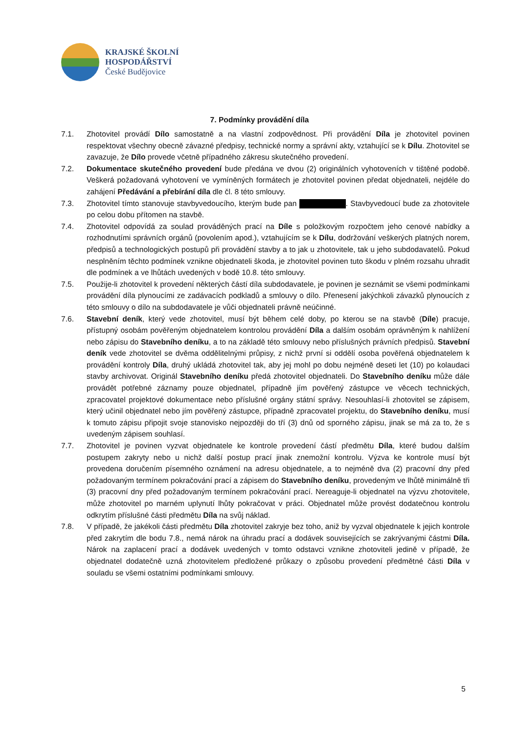KRAJSKÉ ŠKOLNÍ
HOSPODÁŘSTVÍ
České Budějovice
7. Podmínky provádění díla
7.1. Zhotovitel provádí Dílo samostatně a na vlastní zodpovědnost. Při provádění Díla je zhotovitel povinen respektovat všechny obecně závazné předpisy, technické normy a správní akty, vztahující se k Dílu. Zhotovitel se zavazuje, že Dílo provede včetně případného zákresu skutečného provedení.
7.2. Dokumentace skutečného provedení bude předána ve dvou (2) originálních vyhotoveních v tištěné podobě. Veškerá požadovaná vyhotovení ve vymíněných formátech je zhotovitel povinen předat objednateli, nejdéle do zahájení Předávání a přebírání díla dle čl. 8 této smlouvy.
7.3. Zhotovitel tímto stanovuje stavbyvedoucího, kterým bude pan . Stavbyvedoucí bude za zhotovitele po celou dobu přítomen na stavbě.
7.4. Zhotovitel odpovídá za soulad prováděných prací na Díle s položkovým rozpočtem jeho cenové nabídky a rozhodnutími správních orgánů (povolením apod.), vztahujícím se k Dílu, dodržování veškerých platných norem, předpisů a technologických postupů při provádění stavby a to jak u zhotovitele, tak u jeho subdodavatelů. Pokud nesplněním těchto podmínek vznikne objednateli škoda, je zhotovitel povinen tuto škodu v plném rozsahu uhradit dle podmínek a ve lhůtách uvedených v bodě 10.8. této smlouvy.
7.5. Použije-li zhotovitel k provedení některých částí díla subdodavatele, je povinen je seznámit se všemi podmínkami provádění díla plynoucími ze zadávacích podkladů a smlouvy o dílo. Přenesení jakýchkoli závazků plynoucích z této smlouvy o dílo na subdodavatele je vůči objednateli právně neúčinné.
7.6. Stavební deník, který vede zhotovitel, musí být během celé doby, po kterou se na stavbě (Díle) pracuje, přístupný osobám pověřeným objednatelem kontrolou provádění Díla a dalším osobám oprávněným k nahlížení nebo zápisu do Stavebního deníku, a to na základě této smlouvy nebo příslušných právních předpisů. Stavební deník vede zhotovitel se dvěma oddělitelnými průpisy, z nichž první si oddělí osoba pověřená objednatelem k provádění kontroly Díla, druhý ukládá zhotovitel tak, aby jej mohl po dobu nejméně deseti let (10) po kolaudaci stavby archivovat. Originál Stavebního deníku předá zhotovitel objednateli. Do Stavebního deníku může dále provádět potřebné záznamy pouze objednatel, případně jím pověřený zástupce ve věcech technických, zpracovatel projektové dokumentace nebo příslušné orgány státní správy. Nesouhlasí-li zhotovitel se zápisem, který učinil objednatel nebo jím pověřený zástupce, případně zpracovatel projektu, do Stavebního deníku, musí k tomuto zápisu připojit svoje stanovisko nejpozději do tří (3) dnů od sporného zápisu, jinak se má za to, že s uvedeným zápisem souhlasí.
7.7. Zhotovitel je povinen vyzvat objednatele ke kontrole provedení částí předmětu Díla, které budou dalším postupem zakryty nebo u nichž další postup prací jinak znemožní kontrolu. Výzva ke kontrole musí být provedena doručením písemného oznámení na adresu objednatele, a to nejméně dva (2) pracovní dny před požadovaným termínem pokračování prací a zápisem do Stavebního deníku, provedeným ve lhůtě minimálně tři (3) pracovní dny před požadovaným termínem pokračování prací. Nereaguje-li objednatel na výzvu zhotovitele, může zhotovitel po marném uplynutí lhůty pokračovat v práci. Objednatel může provést dodatečnou kontrolu odkrytím příslušné části předmětu Díla na svůj náklad.
7.8. V případě, že jakékoli části předmětu Díla zhotovitel zakryje bez toho, aniž by vyzval objednatele k jejich kontrole před zakrytím dle bodu 7.8., nemá nárok na úhradu prací a dodávek souvisejících se zakrývanými částmi Díla. Nárok na zaplacení prací a dodávek uvedených v tomto odstavci vznikne zhotoviteli jedině v případě, že objednatel dodatečně uzná zhotovitelem předložené průkazy o způsobu provedení předmětné části Díla v souladu se všemi ostatními podmínkami smlouvy.
5